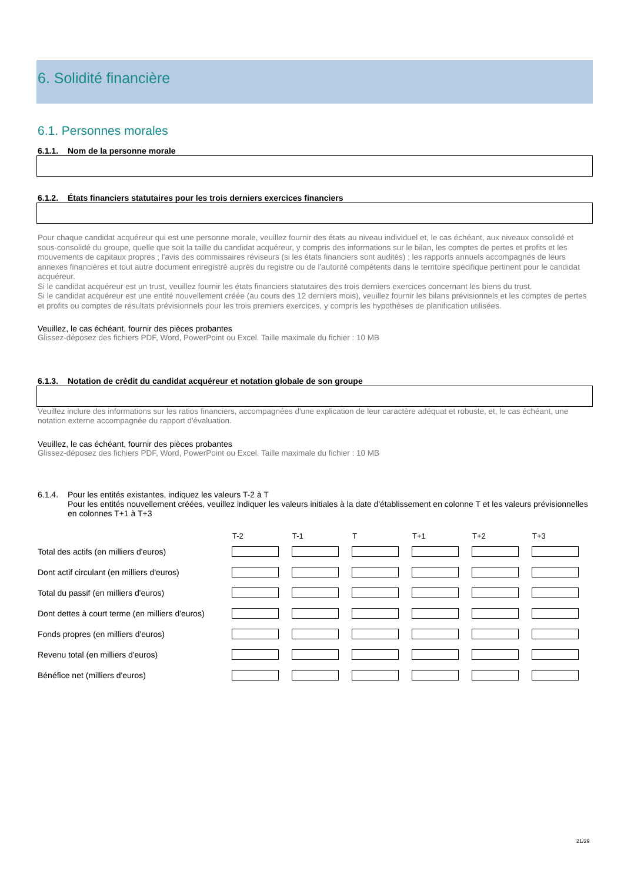6. Solidité financière
6.1. Personnes morales
6.1.1. Nom de la personne morale
6.1.2. États financiers statutaires pour les trois derniers exercices financiers
Pour chaque candidat acquéreur qui est une personne morale, veuillez fournir des états au niveau individuel et, le cas échéant, aux niveaux consolidé et sous-consolidé du groupe, quelle que soit la taille du candidat acquéreur, y compris des informations sur le bilan, les comptes de pertes et profits et les mouvements de capitaux propres ; l'avis des commissaires réviseurs (si les états financiers sont audités) ; les rapports annuels accompagnés de leurs annexes financières et tout autre document enregistré auprès du registre ou de l'autorité compétents dans le territoire spécifique pertinent pour le candidat acquéreur.
Si le candidat acquéreur est un trust, veuillez fournir les états financiers statutaires des trois derniers exercices concernant les biens du trust.
Si le candidat acquéreur est une entité nouvellement créée (au cours des 12 derniers mois), veuillez fournir les bilans prévisionnels et les comptes de pertes et profits ou comptes de résultats prévisionnels pour les trois premiers exercices, y compris les hypothèses de planification utilisées.
Veuillez, le cas échéant, fournir des pièces probantes
Glissez-déposez des fichiers PDF, Word, PowerPoint ou Excel. Taille maximale du fichier : 10 MB
6.1.3. Notation de crédit du candidat acquéreur et notation globale de son groupe
Veuillez inclure des informations sur les ratios financiers, accompagnées d'une explication de leur caractère adéquat et robuste, et, le cas échéant, une notation externe accompagnée du rapport d'évaluation.
Veuillez, le cas échéant, fournir des pièces probantes
Glissez-déposez des fichiers PDF, Word, PowerPoint ou Excel. Taille maximale du fichier : 10 MB
6.1.4. Pour les entités existantes, indiquez les valeurs T-2 à T
Pour les entités nouvellement créées, veuillez indiquer les valeurs initiales à la date d'établissement en colonne T et les valeurs prévisionnelles en colonnes T+1 à T+3
| | T-2 | T-1 | T | T+1 | T+2 | T+3 |
| --- | --- | --- | --- | --- | --- | --- |
| Total des actifs (en milliers d'euros) | | | | | | |
| Dont actif circulant (en milliers d'euros) | | | | | | |
| Total du passif (en milliers d'euros) | | | | | | |
| Dont dettes à court terme (en milliers d'euros) | | | | | | |
| Fonds propres (en milliers d'euros) | | | | | | |
| Revenu total (en milliers d'euros) | | | | | | |
| Bénéfice net (milliers d'euros) | | | | | | |
21/29